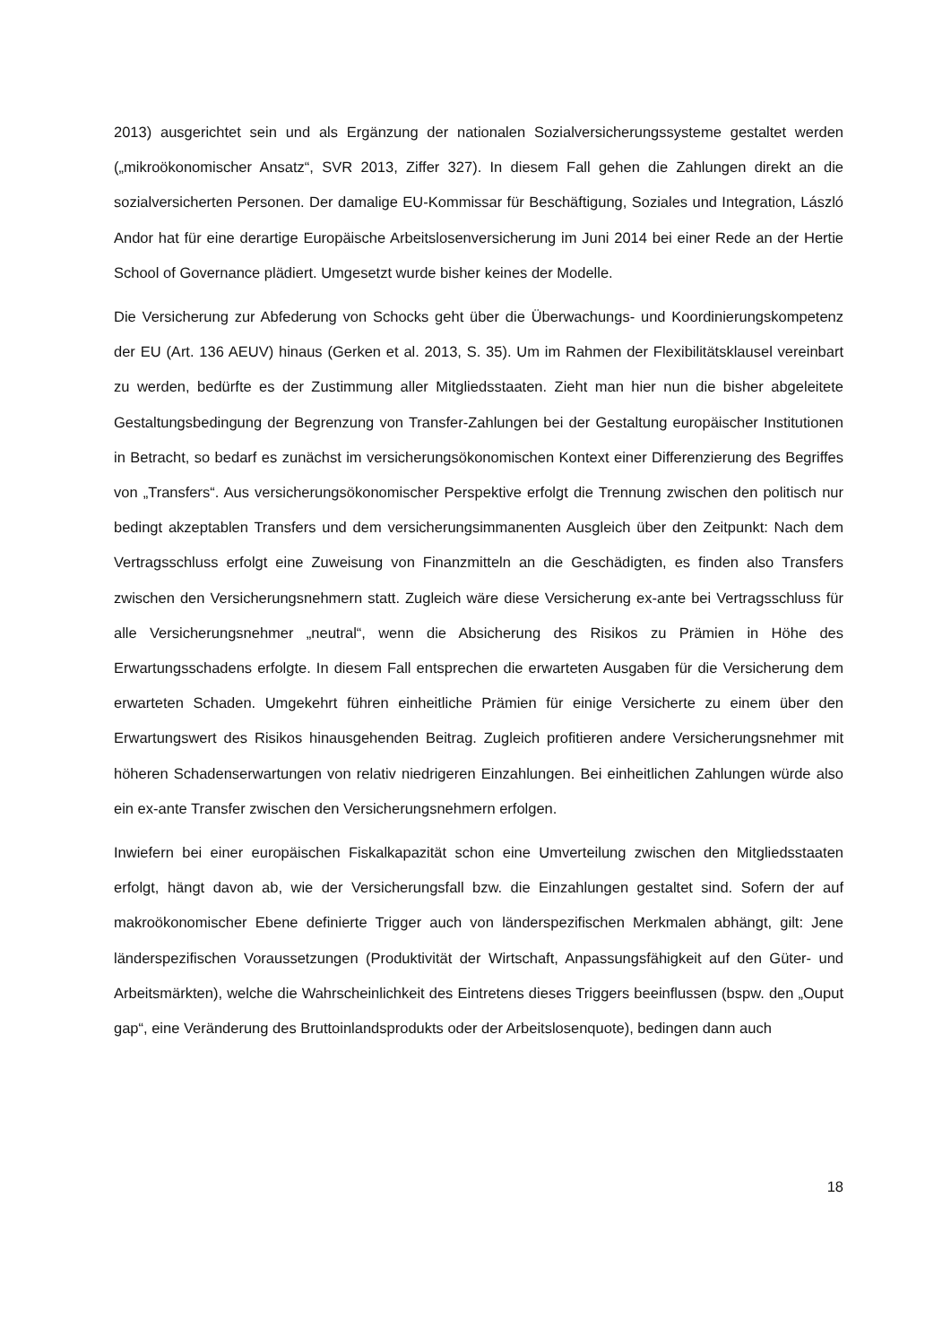2013) ausgerichtet sein und als Ergänzung der nationalen Sozialversicherungssysteme gestaltet werden („mikroökonomischer Ansatz“, SVR 2013, Ziffer 327). In diesem Fall gehen die Zahlungen direkt an die sozialversicherten Personen. Der damalige EU-Kommissar für Beschäftigung, Soziales und Integration, László Andor hat für eine derartige Europäische Arbeitslosenversicherung im Juni 2014 bei einer Rede an der Hertie School of Governance plädiert. Umgesetzt wurde bisher keines der Modelle.
Die Versicherung zur Abfederung von Schocks geht über die Überwachungs- und Koordinierungskompetenz der EU (Art. 136 AEUV) hinaus (Gerken et al. 2013, S. 35). Um im Rahmen der Flexibilitätsklausel vereinbart zu werden, bedürfte es der Zustimmung aller Mitgliedsstaaten. Zieht man hier nun die bisher abgeleitete Gestaltungsbedingung der Begrenzung von Transfer-Zahlungen bei der Gestaltung europäischer Institutionen in Betracht, so bedarf es zunächst im versicherungsökonomischen Kontext einer Differenzierung des Begriffes von „Transfers“. Aus versicherungsökonomischer Perspektive erfolgt die Trennung zwischen den politisch nur bedingt akzeptablen Transfers und dem versicherungsimmanenten Ausgleich über den Zeitpunkt: Nach dem Vertragsschluss erfolgt eine Zuweisung von Finanzmitteln an die Geschädigten, es finden also Transfers zwischen den Versicherungsnehmern statt. Zugleich wäre diese Versicherung ex-ante bei Vertragsschluss für alle Versicherungsnehmer „neutral“, wenn die Absicherung des Risikos zu Prämien in Höhe des Erwartungsschadens erfolgte. In diesem Fall entsprechen die erwarteten Ausgaben für die Versicherung dem erwarteten Schaden. Umgekehrt führen einheitliche Prämien für einige Versicherte zu einem über den Erwartungswert des Risikos hinausgehenden Beitrag. Zugleich profitieren andere Versicherungsnehmer mit höheren Schadenserwartungen von relativ niedrigeren Einzahlungen. Bei einheitlichen Zahlungen würde also ein ex-ante Transfer zwischen den Versicherungsnehmern erfolgen.
Inwiefern bei einer europäischen Fiskalkapazität schon eine Umverteilung zwischen den Mitgliedsstaaten erfolgt, hängt davon ab, wie der Versicherungsfall bzw. die Einzahlungen gestaltet sind. Sofern der auf makroökonomischer Ebene definierte Trigger auch von länderspezifischen Merkmalen abhängt, gilt: Jene länderspezifischen Voraussetzungen (Produktivität der Wirtschaft, Anpassungsfähigkeit auf den Güter- und Arbeitsmärkten), welche die Wahrscheinlichkeit des Eintretens dieses Triggers beeinflussen (bspw. den „Ouput gap“, eine Veränderung des Bruttoinlandsprodukts oder der Arbeitslosenquote), bedingen dann auch
18